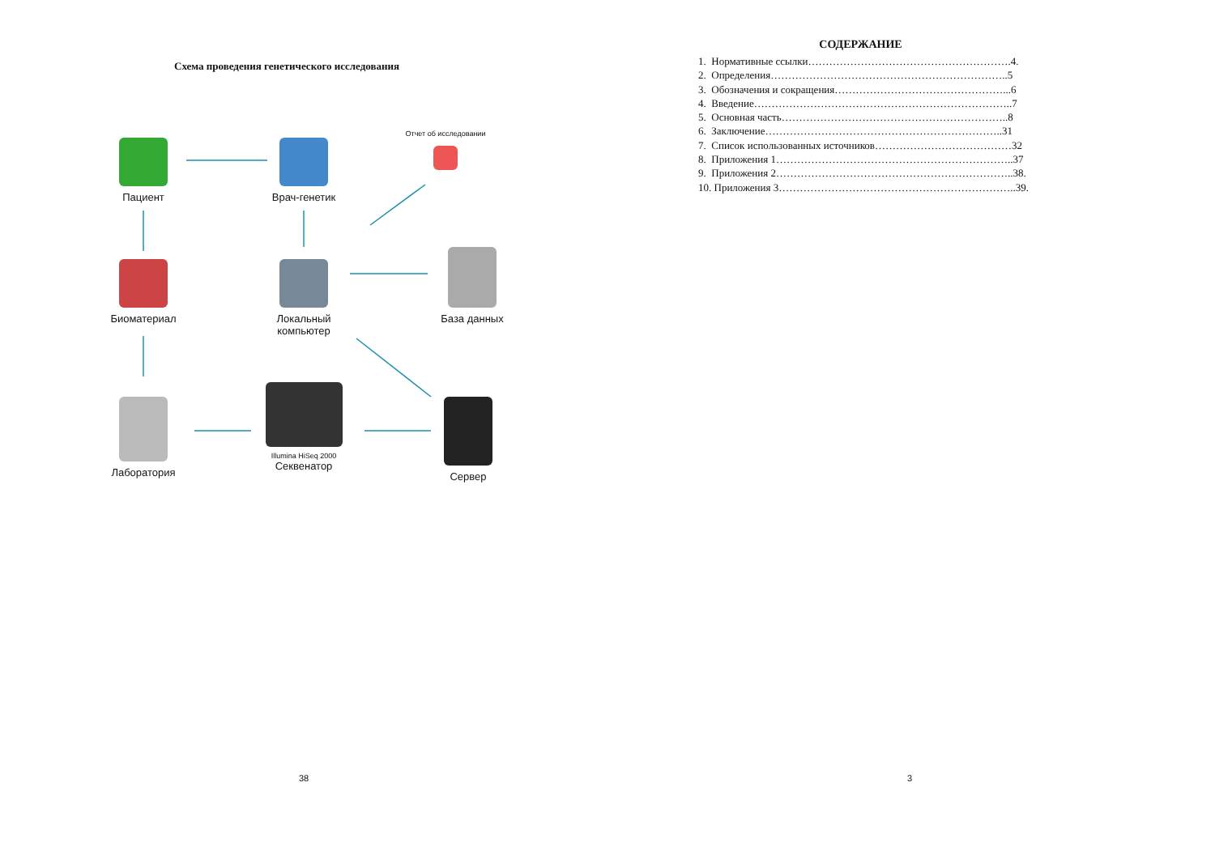Схема проведения генетического исследования
Пациент Врач-генетик
Отчет об исследовании
Биоматериал
Локальный компьютер
База данных
Лаборатория
Illumina HiSeq 2000
Секвенатор
Сервер
38
СОДЕРЖАНИЕ
1. Нормативные ссылки………………………………………………….4.
2. Определения…………………………………………………………..5
3. Обозначения и сокращения…………………………………………...6
4. Введение………………………………………………………………..7
5. Основная часть………………………………………………………..8
6. Заключение…………………………………………………………..31
7. Список использованных источников…………………………………32
8. Приложения 1…………………………………………………………..37
9. Приложения 2…………………………………………………………..38.
10. Приложения 3…………………………………………………………..39.
3